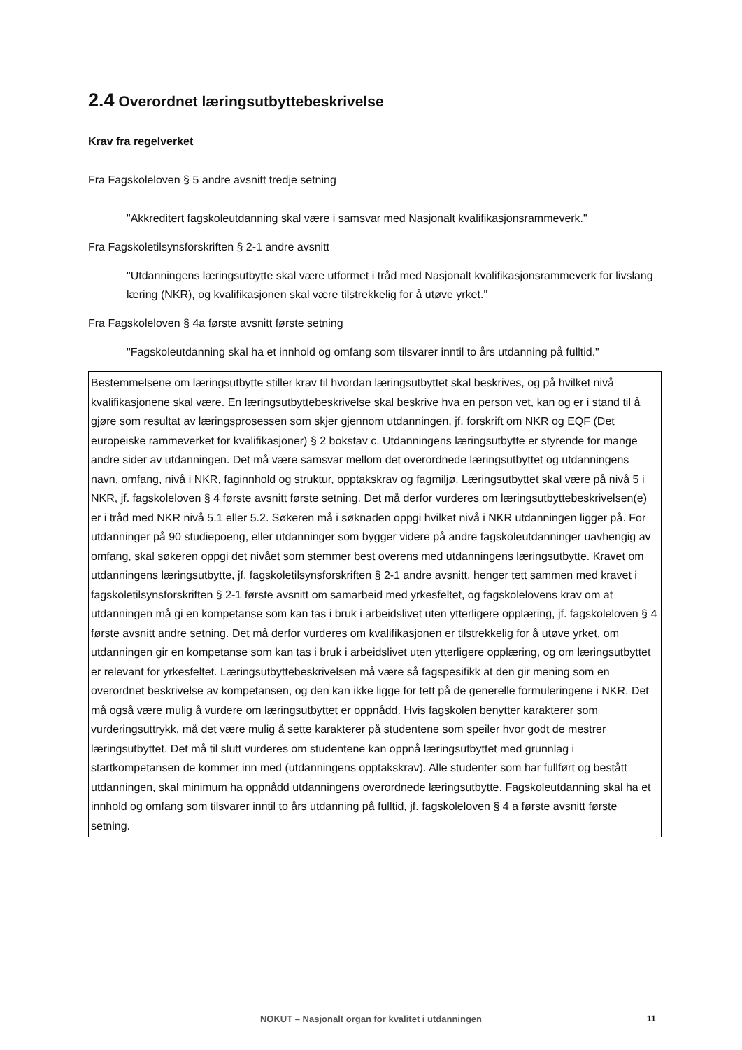2.4 Overordnet læringsutbyttebeskrivelse
Krav fra regelverket
Fra Fagskoleloven § 5 andre avsnitt tredje setning
"Akkreditert fagskoleutdanning skal være i samsvar med Nasjonalt kvalifikasjonsrammeverk."
Fra Fagskoletilsynsforskriften § 2-1 andre avsnitt
"Utdanningens læringsutbytte skal være utformet i tråd med Nasjonalt kvalifikasjonsrammeverk for livslang læring (NKR), og kvalifikasjonen skal være tilstrekkelig for å utøve yrket."
Fra Fagskoleloven § 4a første avsnitt første setning
"Fagskoleutdanning skal ha et innhold og omfang som tilsvarer inntil to års utdanning på fulltid."
Bestemmelsene om læringsutbytte stiller krav til hvordan læringsutbyttet skal beskrives, og på hvilket nivå kvalifikasjonene skal være. En læringsutbyttebeskrivelse skal beskrive hva en person vet, kan og er i stand til å gjøre som resultat av læringsprosessen som skjer gjennom utdanningen, jf. forskrift om NKR og EQF (Det europeiske rammeverket for kvalifikasjoner) § 2 bokstav c. Utdanningens læringsutbytte er styrende for mange andre sider av utdanningen. Det må være samsvar mellom det overordnede læringsutbyttet og utdanningens navn, omfang, nivå i NKR, faginnhold og struktur, opptakskrav og fagmiljø. Læringsutbyttet skal være på nivå 5 i NKR, jf. fagskoleloven § 4 første avsnitt første setning. Det må derfor vurderes om læringsutbyttebeskrivelsen(e) er i tråd med NKR nivå 5.1 eller 5.2. Søkeren må i søknaden oppgi hvilket nivå i NKR utdanningen ligger på. For utdanninger på 90 studiepoeng, eller utdanninger som bygger videre på andre fagskoleutdanninger uavhengig av omfang, skal søkeren oppgi det nivået som stemmer best overens med utdanningens læringsutbytte. Kravet om utdanningens læringsutbytte, jf. fagskoletilsynsforskriften § 2-1 andre avsnitt, henger tett sammen med kravet i fagskoletilsynsforskriften § 2-1 første avsnitt om samarbeid med yrkesfeltet, og fagskolelovens krav om at utdanningen må gi en kompetanse som kan tas i bruk i arbeidslivet uten ytterligere opplæring, jf. fagskoleloven § 4 første avsnitt andre setning. Det må derfor vurderes om kvalifikasjonen er tilstrekkelig for å utøve yrket, om utdanningen gir en kompetanse som kan tas i bruk i arbeidslivet uten ytterligere opplæring, og om læringsutbyttet er relevant for yrkesfeltet. Læringsutbyttebeskrivelsen må være så fagspesifikk at den gir mening som en overordnet beskrivelse av kompetansen, og den kan ikke ligge for tett på de generelle formuleringene i NKR. Det må også være mulig å vurdere om læringsutbyttet er oppnådd. Hvis fagskolen benytter karakterer som vurderingsuttrykk, må det være mulig å sette karakterer på studentene som speiler hvor godt de mestrer læringsutbyttet. Det må til slutt vurderes om studentene kan oppnå læringsutbyttet med grunnlag i startkompetansen de kommer inn med (utdanningens opptakskrav). Alle studenter som har fullført og bestått utdanningen, skal minimum ha oppnådd utdanningens overordnede læringsutbytte. Fagskoleutdanning skal ha et innhold og omfang som tilsvarer inntil to års utdanning på fulltid, jf. fagskoleloven § 4 a første avsnitt første setning.
NOKUT – Nasjonalt organ for kvalitet i utdanningen 11